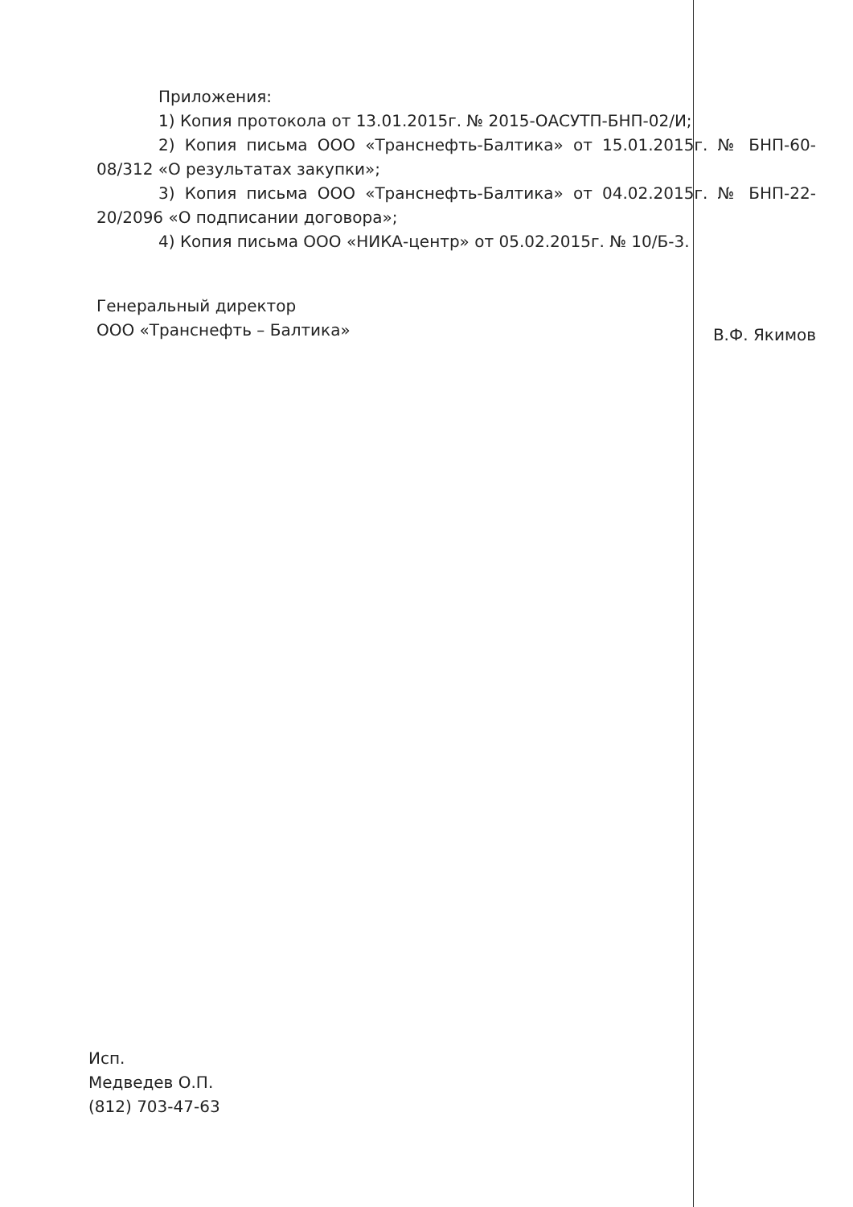Приложения:
1) Копия протокола от 13.01.2015г. № 2015-ОАСУТП-БНП-02/И;
2) Копия письма ООО «Транснефть-Балтика» от 15.01.2015г. № БНП-60-08/312 «О результатах закупки»;
3) Копия письма ООО «Транснефть-Балтика» от 04.02.2015г. № БНП-22-20/2096 «О подписании договора»;
4) Копия письма ООО «НИКА-центр» от 05.02.2015г. № 10/Б-3.
Генеральный директор
ООО «Транснефть – Балтика»
В.Ф. Якимов
Исп.
Медведев О.П.
(812) 703-47-63